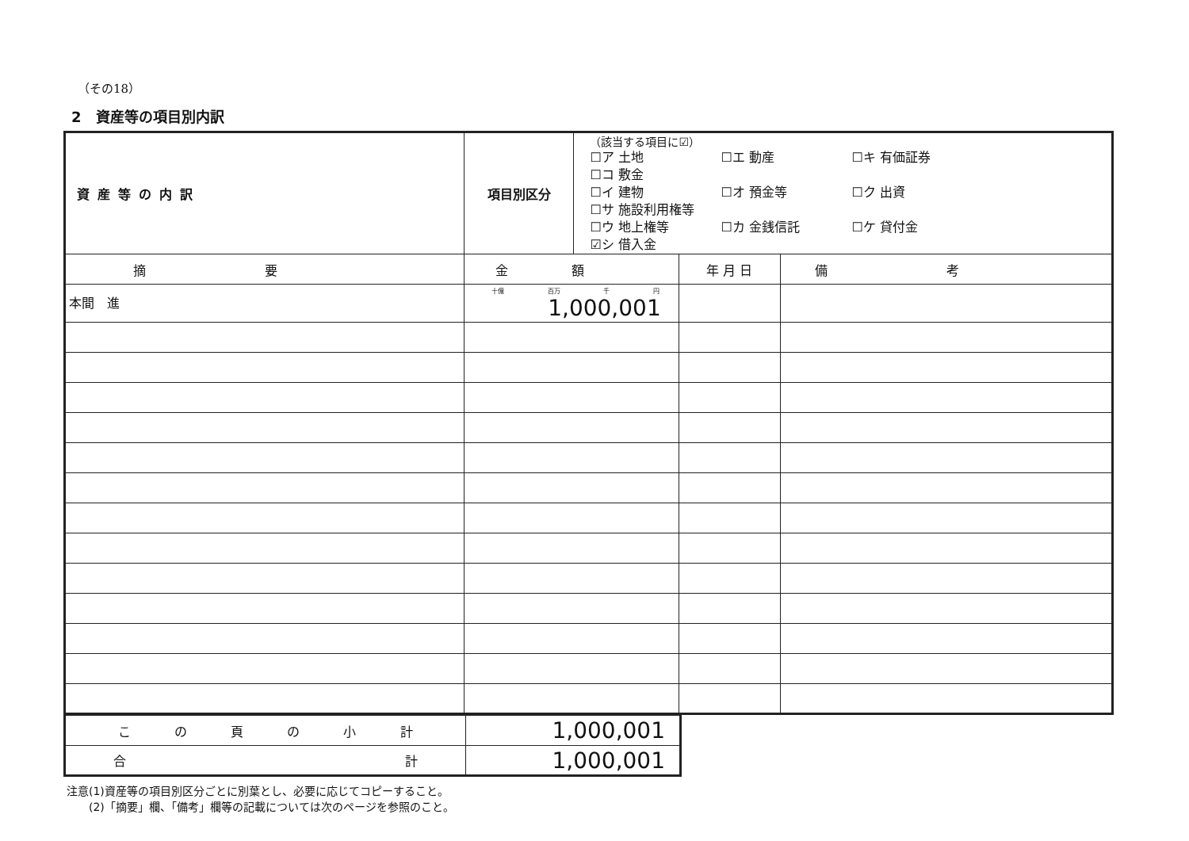（その18）
2　資産等の項目別内訳
| 資産等の内訳 | 項目別区分 | （該当する項目に☑） ☐ア 土地 ☐エ 動産 ☐キ 有価証券 ☐コ 敷金 ☐イ 建物 ☐オ 預金等 ☐ク 出資 ☐サ 施設利用権等 ☐ウ 地上権等 ☐カ 金銭信託 ☐ケ 貸付金 ☑シ 借入金 | | |
| 摘要 | 金額 | | 年 月 日 | 備考 |
| 本間 進 | 十億 百万 千 円 1,000,001 | | | |
| こ の 頁 の 小 計 | 1,000,001 |
| 合 計 | 1,000,001 |
注意(1)資産等の項目別区分ごとに別葉とし、必要に応じてコピーすること。
　　(2)「摘要」欄、「備考」欄等の記載については次のページを参照のこと。